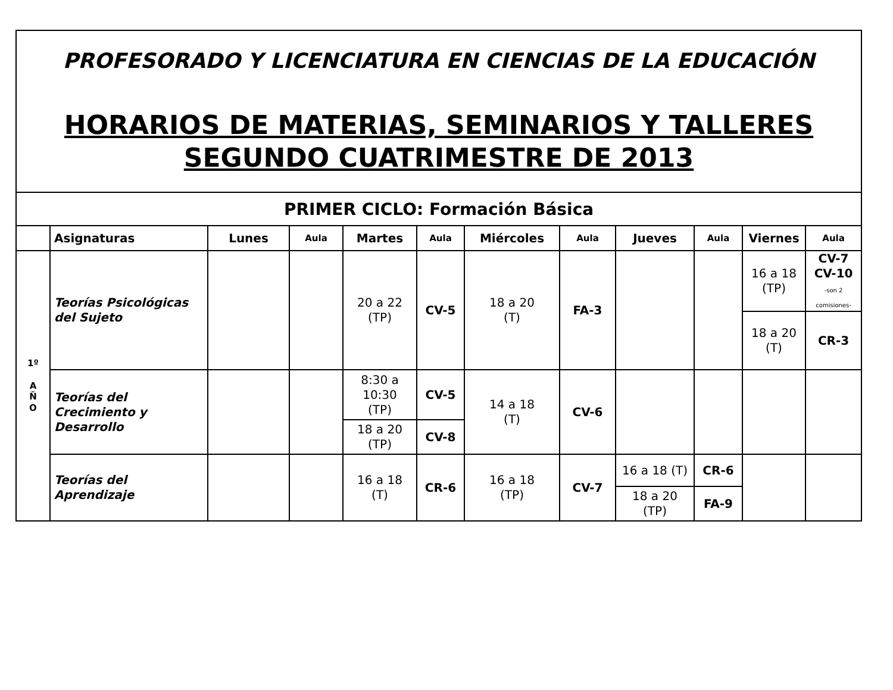PROFESORADO Y LICENCIATURA EN CIENCIAS DE LA EDUCACIÓN
HORARIOS DE MATERIAS, SEMINARIOS Y TALLERES
SEGUNDO CUATRIMESTRE DE 2013
| PRIMER CICLO: Formación Básica | | | | | | | | | | | |
| | Asignaturas | Lunes | Aula | Martes | Aula | Miércoles | Aula | Jueves | Aula | Viernes | Aula |
| 1º A Ñ O | Teorías Psicológicas del Sujeto | | | 20 a 22 (TP) | CV-5 | 18 a 20 (T) | FA-3 | | | 16 a 18 (TP) | CV-7 CV-10 -son 2 comisiones- |
| | | | | | | | | | | 18 a 20 (T) | CR-3 |
| | Teorías del Crecimiento y Desarrollo | | | 8:30 a 10:30 (TP) | CV-5 | 14 a 18 (T) | CV-6 | | | | |
| | | | | 18 a 20 (TP) | CV-8 | | | | | | |
| | Teorías del Aprendizaje | | | 16 a 18 (T) | CR-6 | 16 a 18 (TP) | CV-7 | 16 a 18 (T) | CR-6 | | |
| | | | | | | | | 18 a 20 (TP) | FA-9 | | |